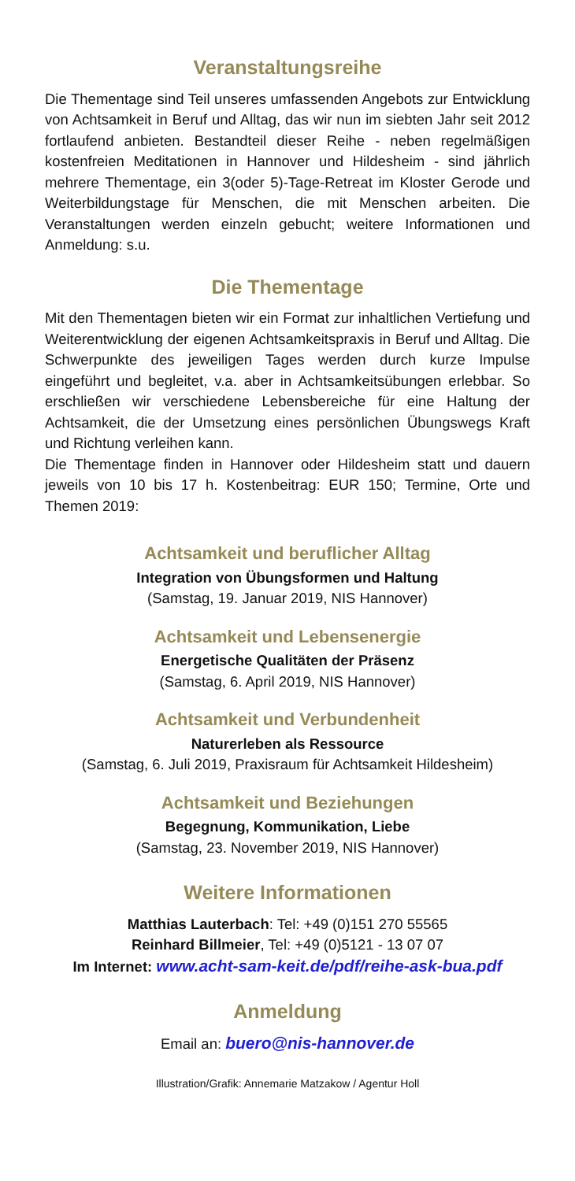Veranstaltungsreihe
Die Thementage sind Teil unseres umfassenden Angebots zur Entwicklung von Achtsamkeit in Beruf und Alltag, das wir nun im siebten Jahr seit 2012 fortlaufend anbieten. Bestandteil dieser Reihe - neben regelmäßigen kostenfreien Meditationen in Hannover und Hildesheim - sind jährlich mehrere Thementage, ein 3(oder 5)-Tage-Retreat im Kloster Gerode und Weiterbildungstage für Menschen, die mit Menschen arbeiten. Die Veranstaltungen werden einzeln gebucht; weitere Informationen und Anmeldung: s.u.
Die Thementage
Mit den Thementagen bieten wir ein Format zur inhaltlichen Vertiefung und Weiterentwicklung der eigenen Achtsamkeitspraxis in Beruf und Alltag. Die Schwerpunkte des jeweiligen Tages werden durch kurze Impulse eingeführt und begleitet, v.a. aber in Achtsamkeitsübungen erlebbar. So erschließen wir verschiedene Lebensbereiche für eine Haltung der Achtsamkeit, die der Umsetzung eines persönlichen Übungswegs Kraft und Richtung verleihen kann.
Die Thementage finden in Hannover oder Hildesheim statt und dauern jeweils von 10 bis 17 h. Kostenbeitrag: EUR 150; Termine, Orte und Themen 2019:
Achtsamkeit und beruflicher Alltag
Integration von Übungsformen und Haltung
(Samstag, 19. Januar 2019, NIS Hannover)
Achtsamkeit und Lebensenergie
Energetische Qualitäten der Präsenz
(Samstag, 6. April 2019, NIS Hannover)
Achtsamkeit und Verbundenheit
Naturerleben als Ressource
(Samstag, 6. Juli 2019, Praxisraum für Achtsamkeit Hildesheim)
Achtsamkeit und Beziehungen
Begegnung, Kommunikation, Liebe
(Samstag, 23. November 2019, NIS Hannover)
Weitere Informationen
Matthias Lauterbach: Tel: +49 (0)151 270 55565
Reinhard Billmeier, Tel: +49 (0)5121 - 13 07 07
Im Internet: www.acht-sam-keit.de/pdf/reihe-ask-bua.pdf
Anmeldung
Email an: buero@nis-hannover.de
Illustration/Grafik: Annemarie Matzakow / Agentur Holl